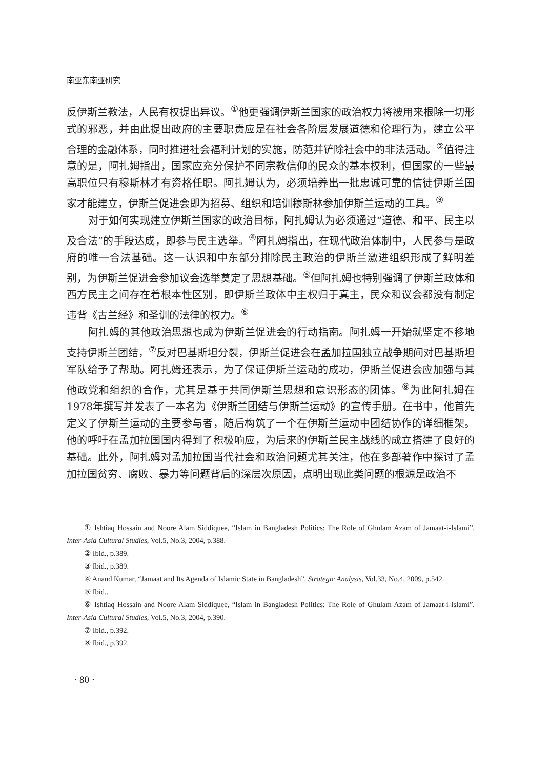南亚东南亚研究
反伊斯兰教法，人民有权提出异议。<sup>①</sup>他更强调伊斯兰国家的政治权力将被用来根除一切形式的邪恶，并由此提出政府的主要职责应是在社会各阶层发展道德和伦理行为，建立公平合理的金融体系，同时推进社会福利计划的实施，防范并铲除社会中的非法活动。<sup>②</sup>值得注意的是，阿扎姆指出，国家应充分保护不同宗教信仰的民众的基本权利，但国家的一些最高职位只有穆斯林才有资格任职。阿扎姆认为，必须培养出一批忠诚可靠的信徒伊斯兰国家才能建立，伊斯兰促进会即为招募、组织和培训穆斯林参加伊斯兰运动的工具。<sup>③</sup>
对于如何实现建立伊斯兰国家的政治目标，阿扎姆认为必须通过“道德、和平、民主以及合法”的手段达成，即参与民主选举。<sup>④</sup>阿扎姆指出，在现代政治体制中，人民参与是政府的唯一合法基础。这一认识和中东部分排除民主政治的伊斯兰激进组织形成了鲜明差别，为伊斯兰促进会参加议会选举奠定了思想基础。<sup>⑤</sup>但阿扎姆也特别强调了伊斯兰政体和西方民主之间存在着根本性区别，即伊斯兰政体中主权归于真主，民众和议会都没有制定违背《古兰经》和圣训的法律的权力。<sup>⑥</sup>
阿扎姆的其他政治思想也成为伊斯兰促进会的行动指南。阿扎姆一开始就坚定不移地支持伊斯兰团结，<sup>⑦</sup>反对巴基斯坦分裂，伊斯兰促进会在孟加拉国独立战争期间对巴基斯坦军队给予了帮助。阿扎姆还表示，为了保证伊斯兰运动的成功，伊斯兰促进会应加强与其他政党和组织的合作，尤其是基于共同伊斯兰思想和意识形态的团体。<sup>⑧</sup>为此阿扎姆在1978年撰写并发表了一本名为《伊斯兰团结与伊斯兰运动》的宣传手册。在书中，他首先定义了伊斯兰运动的主要参与者，随后构筑了一个在伊斯兰运动中团结协作的详细框架。他的呼吁在孟加拉国国内得到了积极响应，为后来的伊斯兰民主战线的成立搭建了良好的基础。此外，阿扎姆对孟加拉国当代社会和政治问题尤其关注，他在多部著作中探讨了孟加拉国贫穷、腐败、暴力等问题背后的深层次原因，点明出现此类问题的根源是政治不
① Ishtiaq Hossain and Noore Alam Siddiquee, “Islam in Bangladesh Politics: The Role of Ghulam Azam of Jamaat-i-Islami”, Inter-Asia Cultural Studies, Vol.5, No.3, 2004, p.388.
② Ibid., p.389.
③ Ibid., p.389.
④ Anand Kumar, “Jamaat and Its Agenda of Islamic State in Bangladesh”, Strategic Analysis, Vol.33, No.4, 2009, p.542.
⑤ Ibid..
⑥ Ishtiaq Hossain and Noore Alam Siddiquee, “Islam in Bangladesh Politics: The Role of Ghulam Azam of Jamaat-i-Islami”, Inter-Asia Cultural Studies, Vol.5, No.3, 2004, p.390.
⑦ Ibid., p.392.
⑧ Ibid., p.392.
· 80 ·